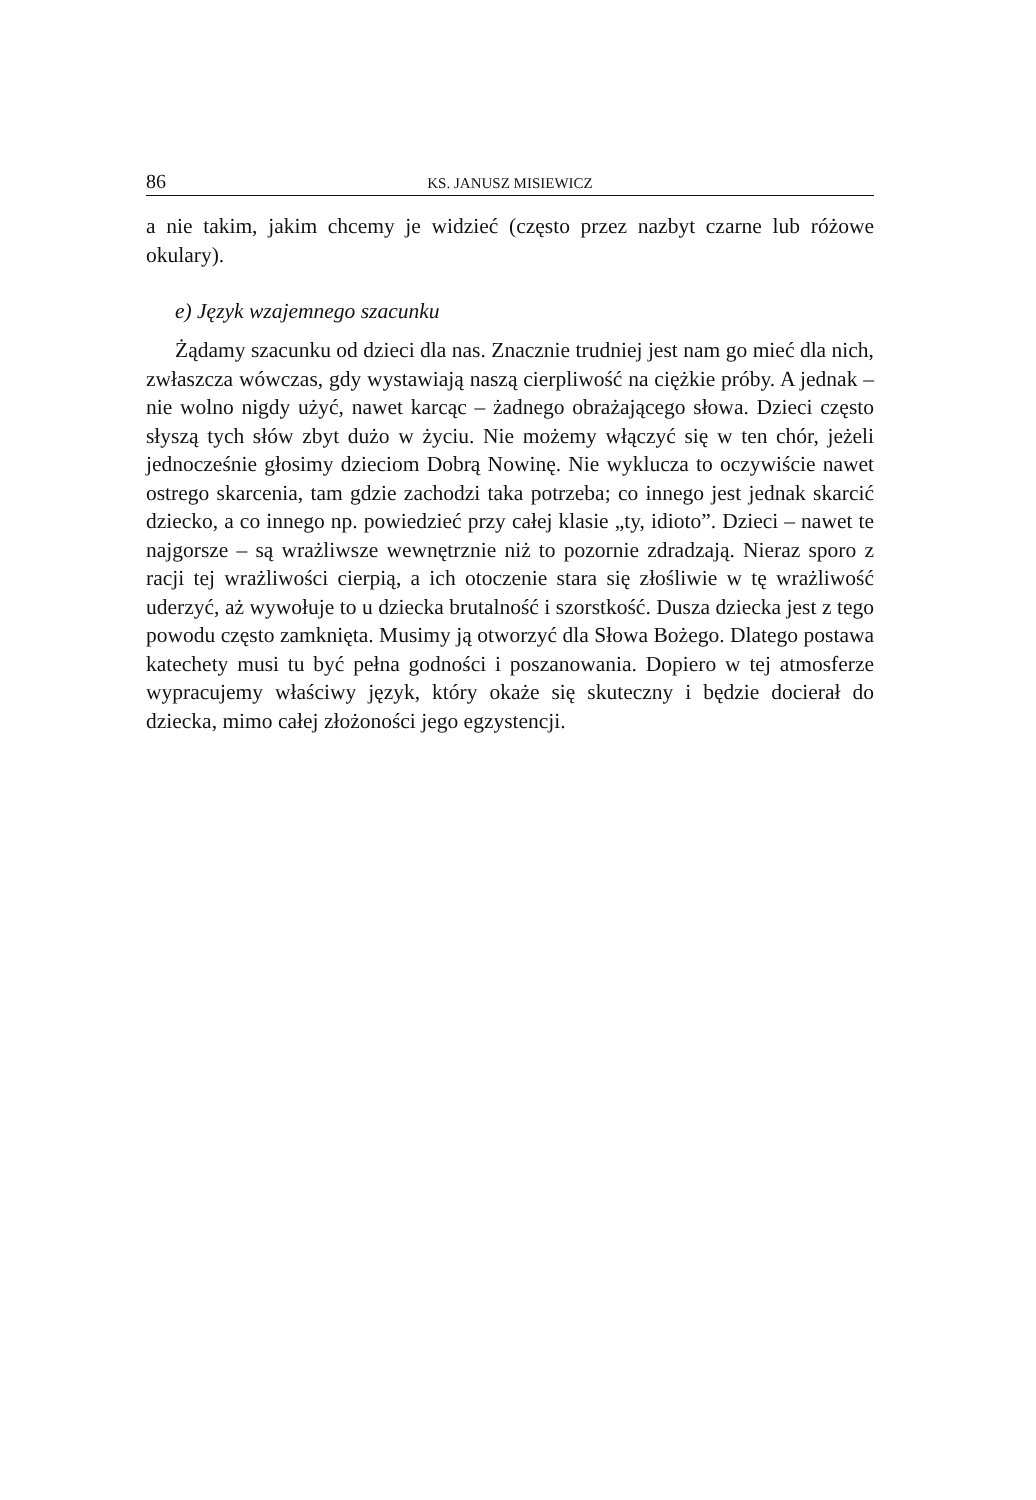86 KS. JANUSZ MISIEWICZ
a nie takim, jakim chcemy je widzieć (często przez nazbyt czarne lub różowe okulary).
e) Język wzajemnego szacunku
Żądamy szacunku od dzieci dla nas. Znacznie trudniej jest nam go mieć dla nich, zwłaszcza wówczas, gdy wystawiają naszą cierpliwość na ciężkie próby. A jednak – nie wolno nigdy użyć, nawet karcąc – żadnego obrażającego słowa. Dzieci często słyszą tych słów zbyt dużo w życiu. Nie możemy włączyć się w ten chór, jeżeli jednocześnie głosimy dzieciom Dobrą Nowinę. Nie wyklucza to oczywiście nawet ostrego skarcenia, tam gdzie zachodzi taka potrzeba; co innego jest jednak skarcić dziecko, a co innego np. powiedzieć przy całej klasie „ty, idioto”. Dzieci – nawet te najgorsze – są wrażliwsze wewnętrznie niż to pozornie zdradzają. Nieraz sporo z racji tej wrażliwości cierpią, a ich otoczenie stara się złośliwie w tę wrażliwość uderzyć, aż wywołuje to u dziecka brutalność i szorstkość. Dusza dziecka jest z tego powodu często zamknięta. Musimy ją otworzyć dla Słowa Bożego. Dlatego postawa katechety musi tu być pełna godności i poszanowania. Dopiero w tej atmosferze wypracujemy właściwy język, który okaże się skuteczny i będzie docierał do dziecka, mimo całej złożoności jego egzystencji.